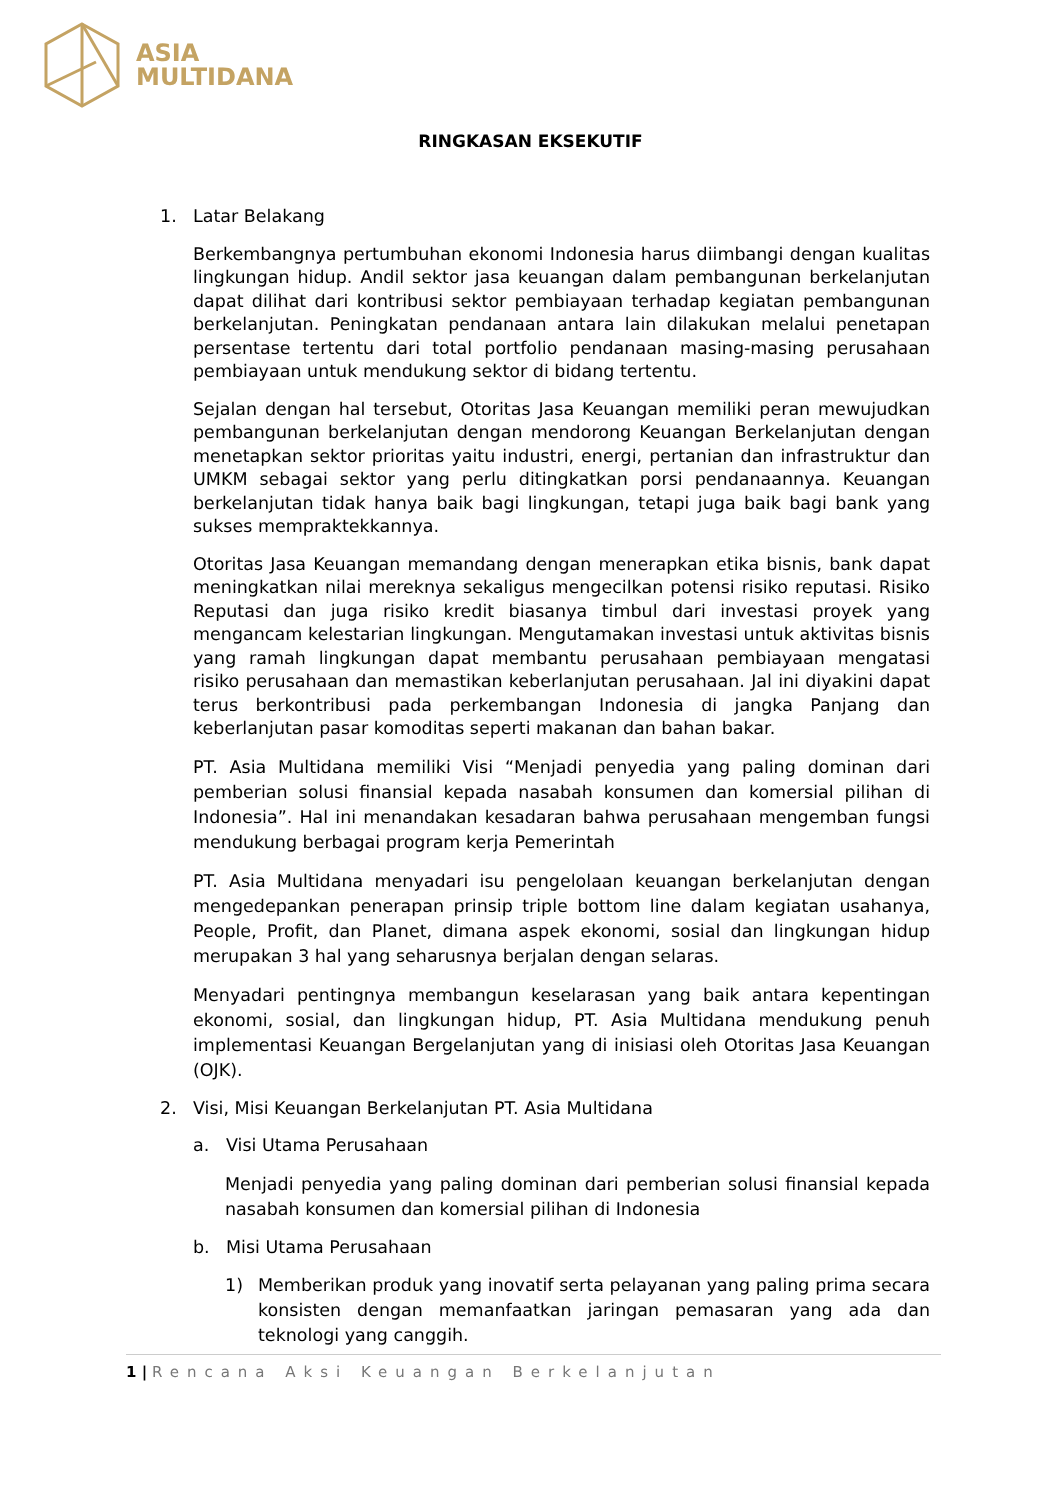ASIA
MULTIDANA
RINGKASAN EKSEKUTIF
1. Latar Belakang
Berkembangnya pertumbuhan ekonomi Indonesia harus diimbangi dengan kualitas lingkungan hidup. Andil sektor jasa keuangan dalam pembangunan berkelanjutan dapat dilihat dari kontribusi sektor pembiayaan terhadap kegiatan pembangunan berkelanjutan. Peningkatan pendanaan antara lain dilakukan melalui penetapan persentase tertentu dari total portfolio pendanaan masing-masing perusahaan pembiayaan untuk mendukung sektor di bidang tertentu.
Sejalan dengan hal tersebut, Otoritas Jasa Keuangan memiliki peran mewujudkan pembangunan berkelanjutan dengan mendorong Keuangan Berkelanjutan dengan menetapkan sektor prioritas yaitu industri, energi, pertanian dan infrastruktur dan UMKM sebagai sektor yang perlu ditingkatkan porsi pendanaannya. Keuangan berkelanjutan tidak hanya baik bagi lingkungan, tetapi juga baik bagi bank yang sukses mempraktekkannya.
Otoritas Jasa Keuangan memandang dengan menerapkan etika bisnis, bank dapat meningkatkan nilai mereknya sekaligus mengecilkan potensi risiko reputasi. Risiko Reputasi dan juga risiko kredit biasanya timbul dari investasi proyek yang mengancam kelestarian lingkungan. Mengutamakan investasi untuk aktivitas bisnis yang ramah lingkungan dapat membantu perusahaan pembiayaan mengatasi risiko perusahaan dan memastikan keberlanjutan perusahaan. Jal ini diyakini dapat terus berkontribusi pada perkembangan Indonesia di jangka Panjang dan keberlanjutan pasar komoditas seperti makanan dan bahan bakar.
PT. Asia Multidana memiliki Visi “Menjadi penyedia yang paling dominan dari pemberian solusi finansial kepada nasabah konsumen dan komersial pilihan di Indonesia”. Hal ini menandakan kesadaran bahwa perusahaan mengemban fungsi mendukung berbagai program kerja Pemerintah
PT. Asia Multidana menyadari isu pengelolaan keuangan berkelanjutan dengan mengedepankan penerapan prinsip triple bottom line dalam kegiatan usahanya, People, Profit, dan Planet, dimana aspek ekonomi, sosial dan lingkungan hidup merupakan 3 hal yang seharusnya berjalan dengan selaras.
Menyadari pentingnya membangun keselarasan yang baik antara kepentingan ekonomi, sosial, dan lingkungan hidup, PT. Asia Multidana mendukung penuh implementasi Keuangan Bergelanjutan yang di inisiasi oleh Otoritas Jasa Keuangan (OJK).
2. Visi, Misi Keuangan Berkelanjutan PT. Asia Multidana
a. Visi Utama Perusahaan
Menjadi penyedia yang paling dominan dari pemberian solusi finansial kepada nasabah konsumen dan komersial pilihan di Indonesia
b. Misi Utama Perusahaan
1) Memberikan produk yang inovatif serta pelayanan yang paling prima secara konsisten dengan memanfaatkan jaringan pemasaran yang ada dan teknologi yang canggih.
1 | Rencana Aksi Keuangan Berkelanjutan